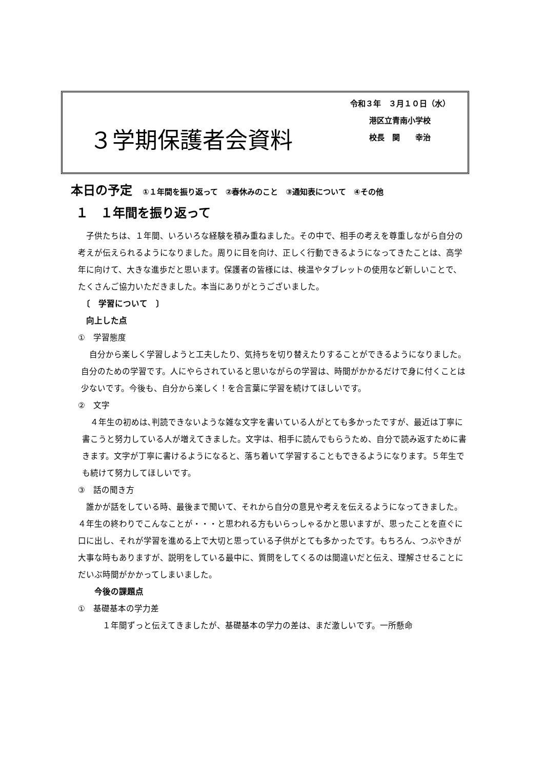３学期保護者会資料
令和３年　３月１０日（水）
港区立青南小学校
校長　関　　幸治
本日の予定 ①１年間を振り返って　②春休みのこと　③通知表について　④その他
１　１年間を振り返って
　子供たちは、１年間、いろいろな経験を積み重ねました。その中で、相手の考えを尊重しながら自分の考えが伝えられるようになりました。周りに目を向け、正しく行動できるようになってきたことは、高学年に向けて、大きな進歩だと思います。保護者の皆様には、検温やタブレットの使用など新しいことで、たくさんご協力いただきました。本当にありがとうございました。
　〔　学習について　〕
　向上した点
①　学習態度
　自分から楽しく学習しようと工夫したり、気持ちを切り替えたりすることができるようになりました。自分のための学習です。人にやらされていると思いながらの学習は、時間がかかるだけで身に付くことは少ないです。今後も、自分から楽しく！を合言葉に学習を続けてほしいです。
②　文字
　４年生の初めは､判読できないような雑な文字を書いている人がとても多かったですが、最近は丁寧に書こうと努力している人が増えてきました。文字は、相手に読んでもらうため、自分で読み返すために書きます。文字が丁寧に書けるようになると、落ち着いて学習することもできるようになります。５年生でも続けて努力してほしいです。
③　話の聞き方
　誰かが話をしている時、最後まで聞いて、それから自分の意見や考えを伝えるようになってきました。４年生の終わりでこんなことが・・・と思われる方もいらっしゃるかと思いますが、思ったことを直ぐに口に出し、それが学習を進める上で大切と思っている子供がとても多かったです。もちろん、つぶやきが大事な時もありますが、説明をしている最中に、質問をしてくるのは間違いだと伝え、理解させることにだいぶ時間がかかってしまいました。
　　今後の課題点
①　基礎基本の学力差
　　　１年間ずっと伝えてきましたが、基礎基本の学力の差は、まだ激しいです。一所懸命